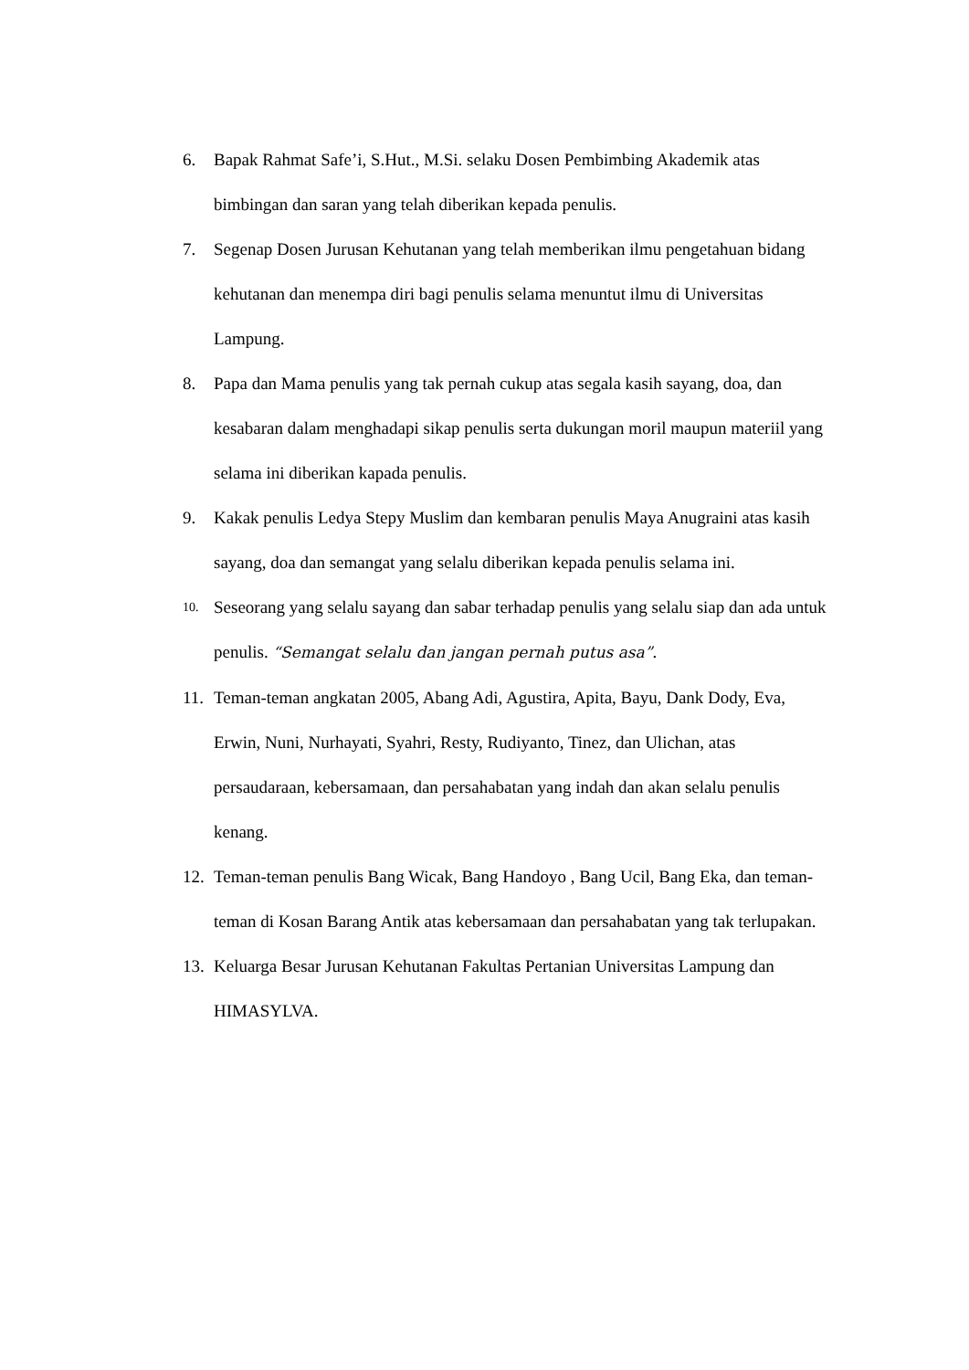6. Bapak Rahmat Safe’i, S.Hut., M.Si. selaku Dosen Pembimbing Akademik atas bimbingan dan saran yang telah diberikan kepada penulis.
7. Segenap Dosen Jurusan Kehutanan yang telah memberikan ilmu pengetahuan bidang kehutanan dan menempa diri bagi penulis selama menuntut ilmu di Universitas Lampung.
8. Papa dan Mama penulis yang tak pernah cukup atas segala kasih sayang, doa, dan kesabaran dalam menghadapi sikap penulis serta dukungan moril maupun materiil yang selama ini diberikan kapada penulis.
9. Kakak penulis Ledya Stepy Muslim dan kembaran penulis Maya Anugraini atas kasih sayang, doa dan semangat yang selalu diberikan kepada penulis selama ini.
10. Seseorang yang selalu sayang dan sabar terhadap penulis yang selalu siap dan ada untuk penulis. “Semangat selalu dan jangan pernah putus asa”.
11. Teman-teman angkatan 2005, Abang Adi, Agustira, Apita, Bayu, Dank Dody, Eva, Erwin, Nuni, Nurhayati, Syahri, Resty, Rudiyanto, Tinez, dan Ulichan, atas persaudaraan, kebersamaan, dan persahabatan yang indah dan akan selalu penulis kenang.
12. Teman-teman penulis Bang Wicak, Bang Handoyo , Bang Ucil, Bang Eka, dan teman-teman di Kosan Barang Antik atas kebersamaan dan persahabatan yang tak terlupakan.
13. Keluarga Besar Jurusan Kehutanan Fakultas Pertanian Universitas Lampung dan HIMASYLVA.